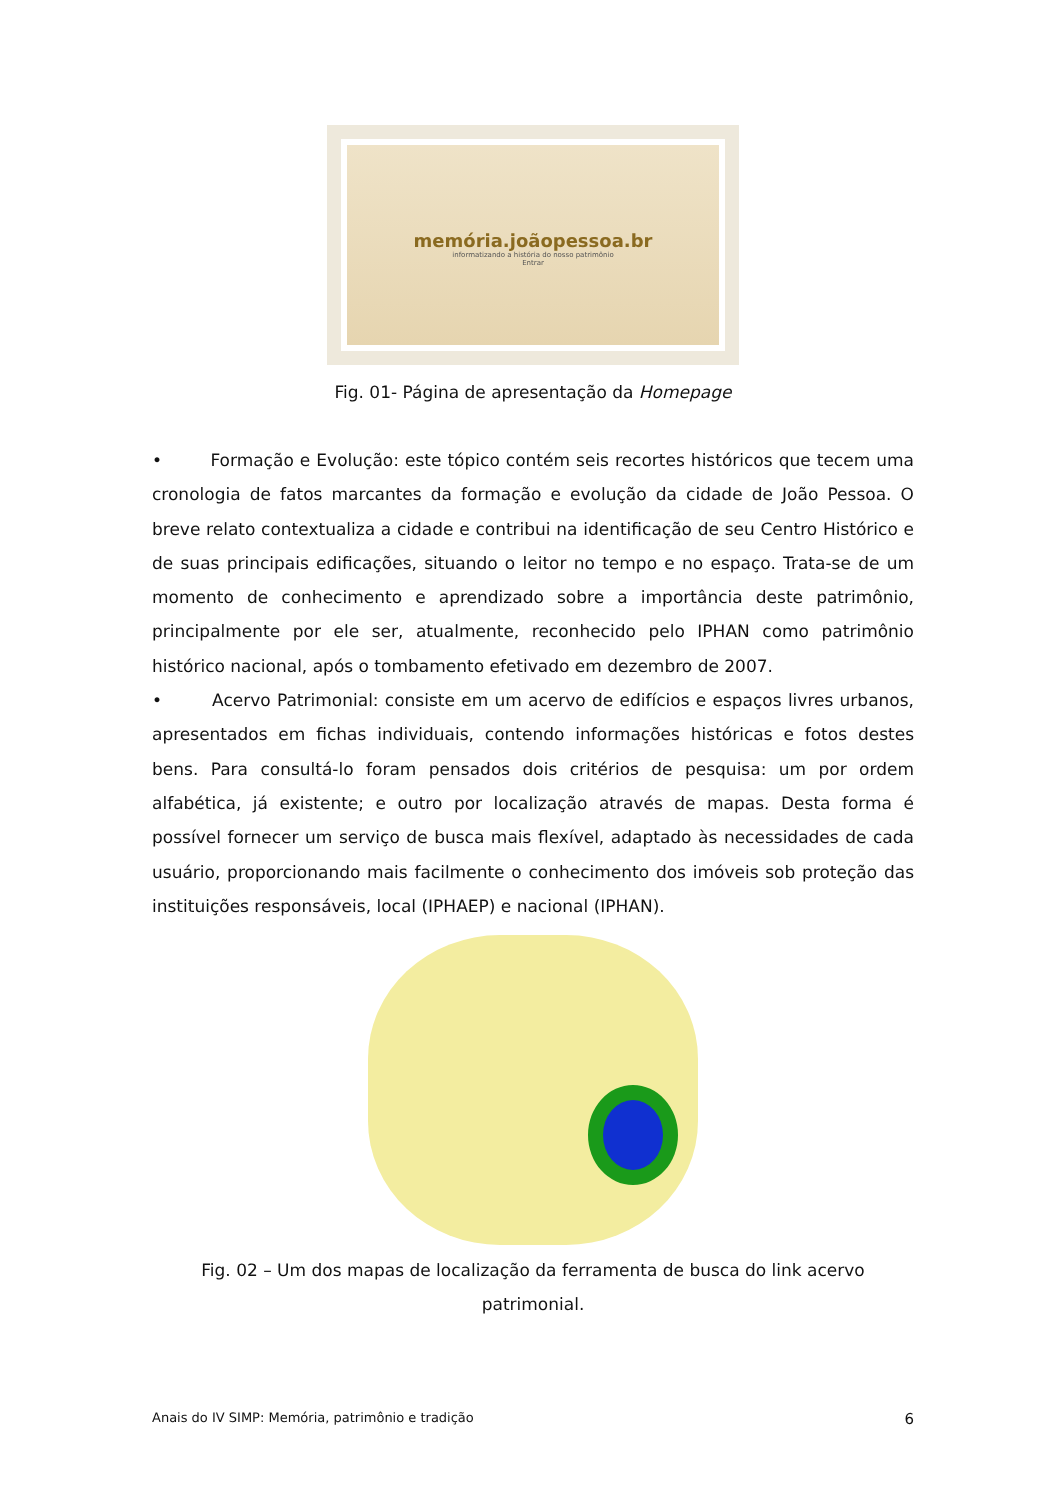memória.joãopessoa.br
informatizando a história do nosso patrimônio
Entrar
Fig. 01- Página de apresentação da Homepage
• Formação e Evolução: este tópico contém seis recortes históricos que tecem uma cronologia de fatos marcantes da formação e evolução da cidade de João Pessoa. O breve relato contextualiza a cidade e contribui na identificação de seu Centro Histórico e de suas principais edificações, situando o leitor no tempo e no espaço. Trata-se de um momento de conhecimento e aprendizado sobre a importância deste patrimônio, principalmente por ele ser, atualmente, reconhecido pelo IPHAN como patrimônio histórico nacional, após o tombamento efetivado em dezembro de 2007.
• Acervo Patrimonial: consiste em um acervo de edifícios e espaços livres urbanos, apresentados em fichas individuais, contendo informações históricas e fotos destes bens. Para consultá-lo foram pensados dois critérios de pesquisa: um por ordem alfabética, já existente; e outro por localização através de mapas. Desta forma é possível fornecer um serviço de busca mais flexível, adaptado às necessidades de cada usuário, proporcionando mais facilmente o conhecimento dos imóveis sob proteção das instituições responsáveis, local (IPHAEP) e nacional (IPHAN).
Fig. 02 – Um dos mapas de localização da ferramenta de busca do link acervo patrimonial.
Anais do IV SIMP: Memória, patrimônio e tradição 6